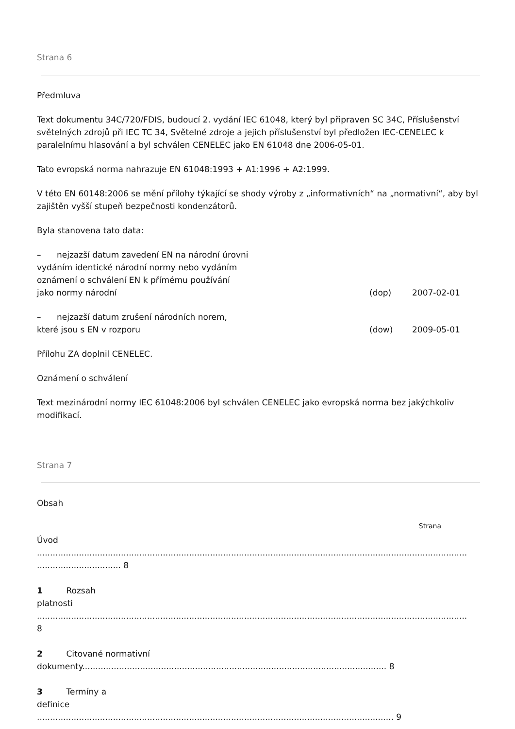Strana 6
Předmluva
Text dokumentu 34C/720/FDIS, budoucí 2. vydání IEC 61048, který byl připraven SC 34C, Příslušenství světelných zdrojů při IEC TC 34, Světelné zdroje a jejich příslušenství byl předložen IEC-CENELEC k paralelnímu hlasování a byl schválen CENELEC jako EN 61048 dne 2006-05-01.
Tato evropská norma nahrazuje EN 61048:1993 + A1:1996 + A2:1999.
V této EN 60148:2006 se mění přílohy týkající se shody výroby z „informativních“ na „normativní“, aby byl zajištěn vyšší stupeň bezpečnosti kondenzátorů.
Byla stanovena tato data:
– nejzazší datum zavedení EN na národní úrovni
vydáním identické národní normy nebo vydáním
oznámení o schválení EN k přímému používání
jako normy národní
(dop) 2007-02-01
– nejzazší datum zrušení národních norem,
které jsou s EN v rozporu
(dow) 2009-05-01
Přílohu ZA doplnil CENELEC.
Oznámení o schválení
Text mezinárodní normy IEC 61048:2006 byl schválen CENELEC jako evropská norma bez jakýchkoliv modifikací.
Strana 7
Obsah
Strana
Úvod
.................................................................................................................................................................................................... 8
1 Rozsah
platnosti
....................................................................................................................................................................
8
2 Citované normativní
dokumenty.................................................................................................................... 8
3 Termíny a
definice
........................................................................................................................................ 9